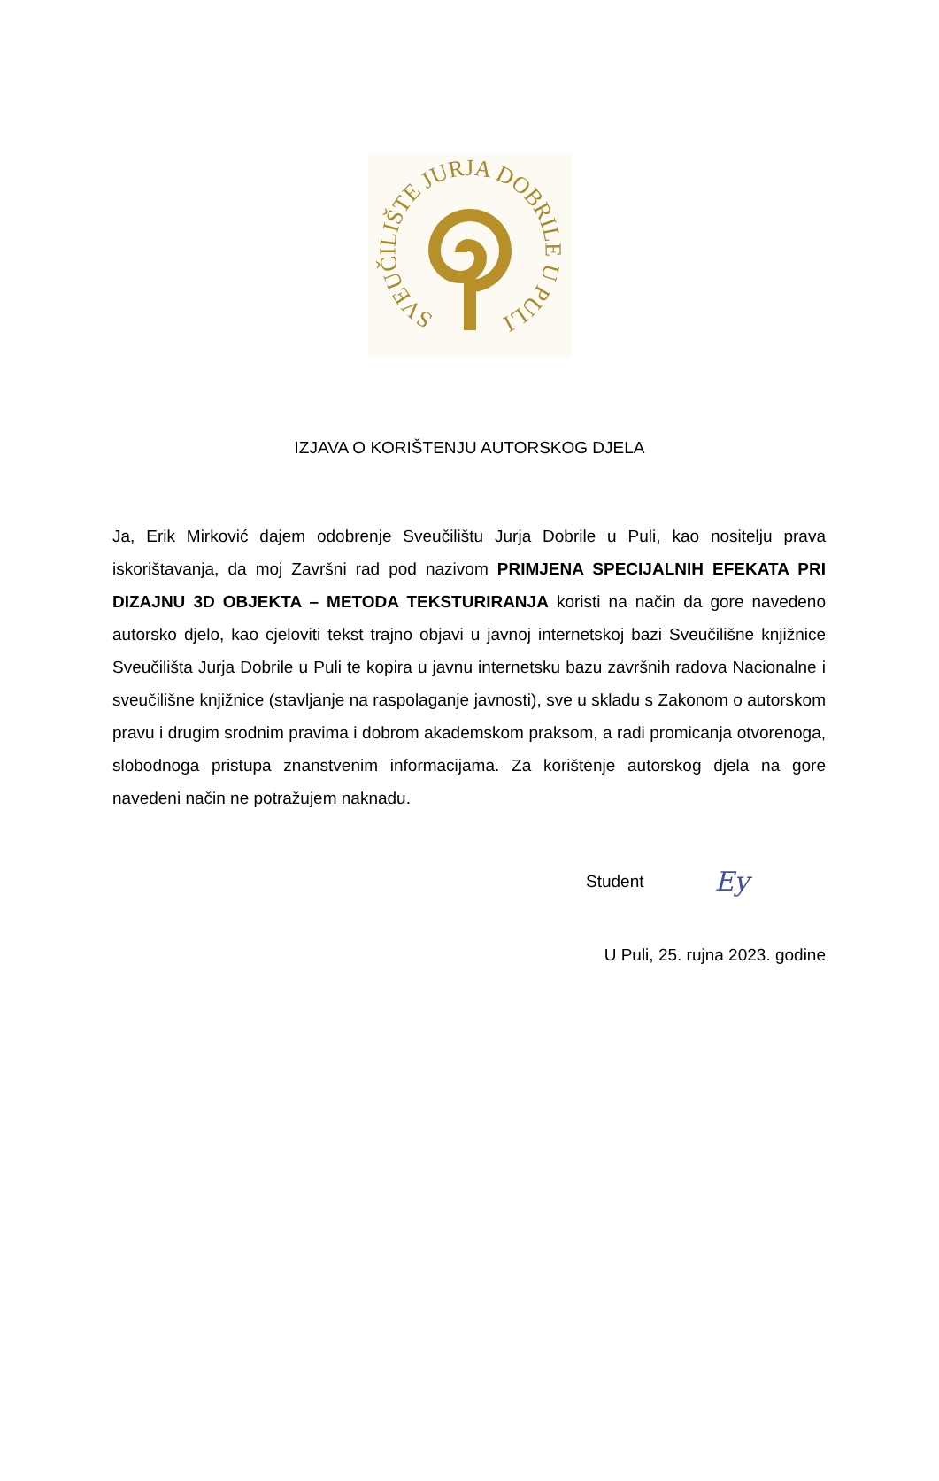SVEUČILIŠTE JURJA DOBRILE U PULI
IZJAVA O KORIŠTENJU AUTORSKOG DJELA
Ja, Erik Mirković dajem odobrenje Sveučilištu Jurja Dobrile u Puli, kao nositelju prava iskorištavanja, da moj Završni rad pod nazivom PRIMJENA SPECIJALNIH EFEKATA PRI DIZAJNU 3D OBJEKTA – METODA TEKSTURIRANJA koristi na način da gore navedeno autorsko djelo, kao cjeloviti tekst trajno objavi u javnoj internetskoj bazi Sveučilišne knjižnice Sveučilišta Jurja Dobrile u Puli te kopira u javnu internetsku bazu završnih radova Nacionalne i sveučilišne knjižnice (stavljanje na raspolaganje javnosti), sve u skladu s Zakonom o autorskom pravu i drugim srodnim pravima i dobrom akademskom praksom, a radi promicanja otvorenoga, slobodnoga pristupa znanstvenim informacijama. Za korištenje autorskog djela na gore navedeni način ne potražujem naknadu.
Student Ey
U Puli, 25. rujna 2023. godine